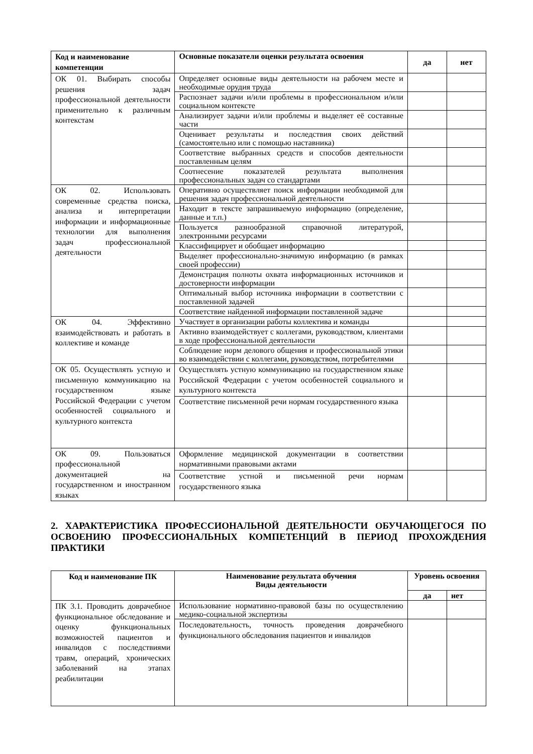| Код и наименование компетенции | Основные показатели оценки результата освоения | да | нет |
| --- | --- | --- | --- |
| ОК 01. Выбирать способы решения задач профессиональной деятельности применительно к различным контекстам | Определяет основные виды деятельности на рабочем месте и необходимые орудия труда | | |
| | Распознает задачи и/или проблемы в профессиональном и/или социальном контексте | | |
| | Анализирует задачи и/или проблемы и выделяет её составные части | | |
| | Оценивает результаты и последствия своих действий (самостоятельно или с помощью наставника) | | |
| | Соответствие выбранных средств и способов деятельности поставленным целям | | |
| | Соотнесение показателей результата выполнения профессиональных задач со стандартами | | |
| ОК 02. Использовать современные средства поиска, анализа и интерпретации информации и информационные технологии для выполнения задач профессиональной деятельности | Оперативно осуществляет поиск информации необходимой для решения задач профессиональной деятельности | | |
| | Находит в тексте запрашиваемую информацию (определение, данные и т.п.) | | |
| | Пользуется разнообразной справочной литературой, электронными ресурсами | | |
| | Классифицирует и обобщает информацию | | |
| | Выделяет профессионально-значимую информацию (в рамках своей профессии) | | |
| | Демонстрация полноты охвата информационных источников и достоверности информации | | |
| | Оптимальный выбор источника информации в соответствии с поставленной задачей | | |
| | Соответствие найденной информации поставленной задаче | | |
| ОК 04. Эффективно взаимодействовать и работать в коллективе и команде | Участвует в организации работы коллектива и команды | | |
| | Активно взаимодействует с коллегами, руководством, клиентами в ходе профессиональной деятельности | | |
| | Соблюдение норм делового общения и профессиональной этики во взаимодействии с коллегами, руководством, потребителями | | |
| ОК 05. Осуществлять устную и письменную коммуникацию на государственном языке Российской Федерации с учетом особенностей социального и культурного контекста | Осуществлять устную коммуникацию на государственном языке Российской Федерации с учетом особенностей социального и культурного контекста | | |
| | Соответствие письменной речи нормам государственного языка | | |
| ОК 09. Пользоваться профессиональной документацией на государственном и иностранном языках | Оформление медицинской документации в соответствии нормативными правовыми актами | | |
| | Соответствие устной и письменной речи нормам государственного языка | | |
2. ХАРАКТЕРИСТИКА ПРОФЕССИОНАЛЬНОЙ ДЕЯТЕЛЬНОСТИ ОБУЧАЮЩЕГОСЯ ПО ОСВОЕНИЮ ПРОФЕССИОНАЛЬНЫХ КОМПЕТЕНЦИЙ В ПЕРИОД ПРОХОЖДЕНИЯ ПРАКТИКИ
| Код и наименование ПК | Наименование результата обучения Виды деятельности | Уровень освоения | |
| --- | --- | --- | --- |
| | | да | нет |
| ПК 3.1. Проводить доврачебное функциональное обследование и оценку функциональных возможностей пациентов и инвалидов с последствиями травм, операций, хронических заболеваний на этапах реабилитации | Использование нормативно-правовой базы по осуществлению медико-социальной экспертизы | | |
| | Последовательность, точность проведения доврачебного функционального обследования пациентов и инвалидов | | |